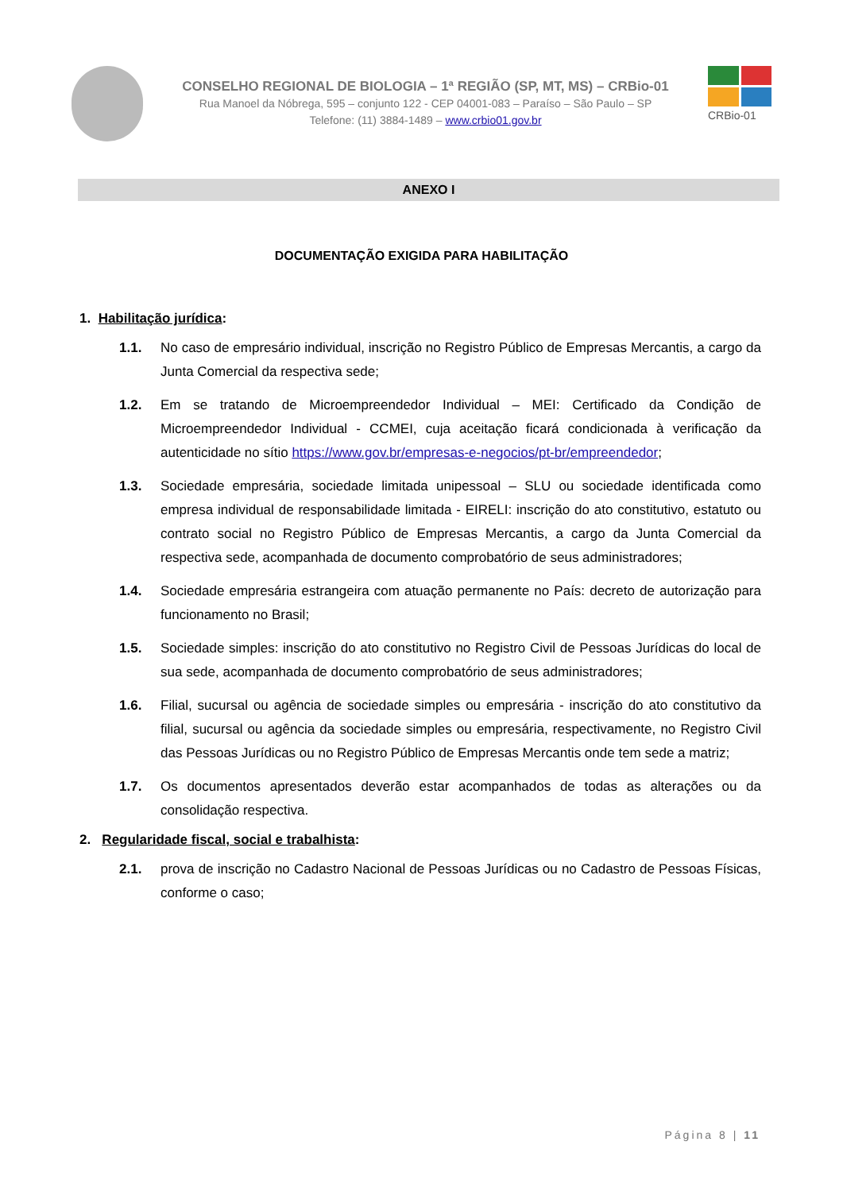CONSELHO REGIONAL DE BIOLOGIA – 1ª REGIÃO (SP, MT, MS) – CRBio-01
Rua Manoel da Nóbrega, 595 – conjunto 122 - CEP 04001-083 – Paraíso – São Paulo – SP
Telefone: (11) 3884-1489 – www.crbio01.gov.br
CRBio-01
ANEXO I
DOCUMENTAÇÃO EXIGIDA PARA HABILITAÇÃO
1. Habilitação jurídica:
1.1. No caso de empresário individual, inscrição no Registro Público de Empresas Mercantis, a cargo da Junta Comercial da respectiva sede;
1.2. Em se tratando de Microempreendedor Individual – MEI: Certificado da Condição de Microempreendedor Individual - CCMEI, cuja aceitação ficará condicionada à verificação da autenticidade no sítio https://www.gov.br/empresas-e-negocios/pt-br/empreendedor;
1.3. Sociedade empresária, sociedade limitada unipessoal – SLU ou sociedade identificada como empresa individual de responsabilidade limitada - EIRELI: inscrição do ato constitutivo, estatuto ou contrato social no Registro Público de Empresas Mercantis, a cargo da Junta Comercial da respectiva sede, acompanhada de documento comprobatório de seus administradores;
1.4. Sociedade empresária estrangeira com atuação permanente no País: decreto de autorização para funcionamento no Brasil;
1.5. Sociedade simples: inscrição do ato constitutivo no Registro Civil de Pessoas Jurídicas do local de sua sede, acompanhada de documento comprobatório de seus administradores;
1.6. Filial, sucursal ou agência de sociedade simples ou empresária - inscrição do ato constitutivo da filial, sucursal ou agência da sociedade simples ou empresária, respectivamente, no Registro Civil das Pessoas Jurídicas ou no Registro Público de Empresas Mercantis onde tem sede a matriz;
1.7. Os documentos apresentados deverão estar acompanhados de todas as alterações ou da consolidação respectiva.
2. Regularidade fiscal, social e trabalhista:
2.1. prova de inscrição no Cadastro Nacional de Pessoas Jurídicas ou no Cadastro de Pessoas Físicas, conforme o caso;
Página 8 | 11